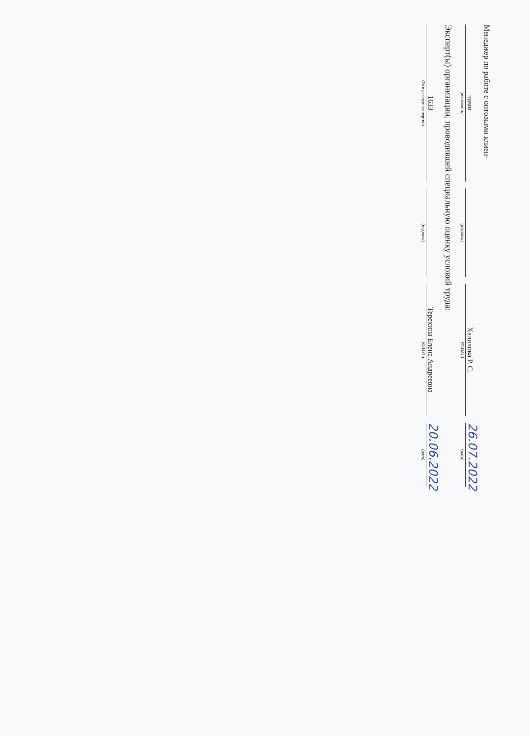Менеджер по работе с оптовыми клиен-
тами
Халилова Р. С.
26.07.2022
(должность)
(подпись)
(Ф.И.О.)
(дата)
Эксперт(ы) организации, проводившей специальную оценку условий труда:
1633
Терехина Елена Андреевна
20.06.2022
(№ в реестре экспертов)
(подпись)
(Ф.И.О.)
(дата)